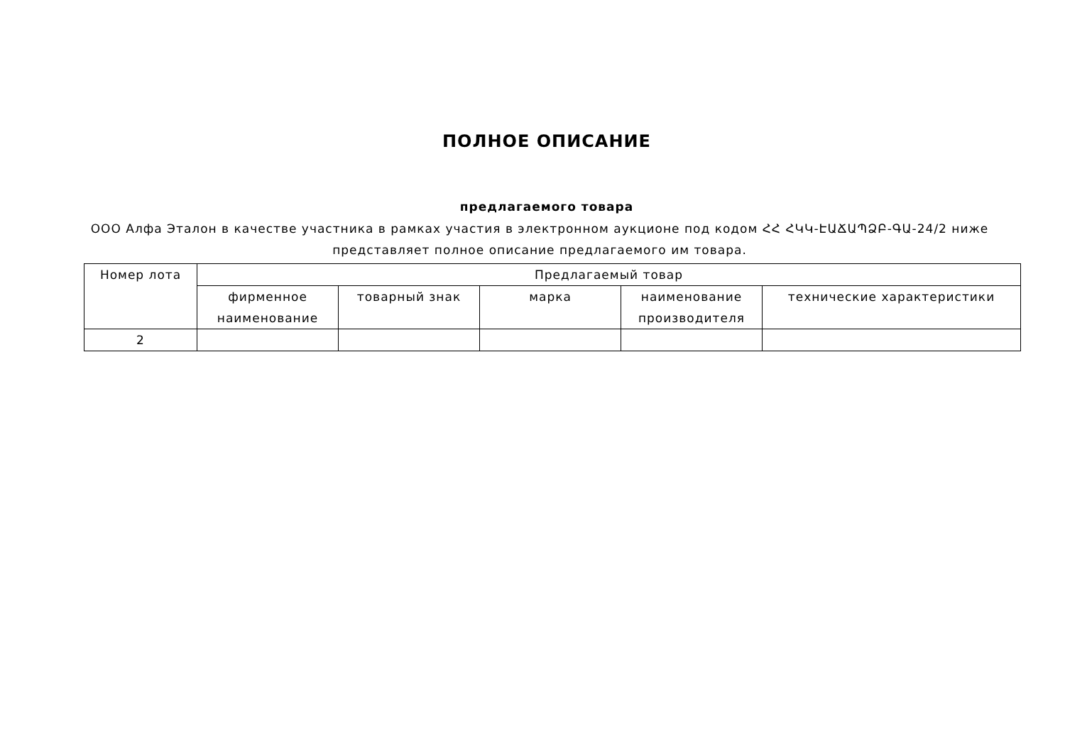ПОЛНОЕ ОПИСАНИЕ
предлагаемого товара
ООО Алфа Эталон в качестве участника в рамках участия в электронном аукционе под кодом ՀՀ ՀԿԿ-ԷԱՃԱՊՁԲ-ԳԱ-24/2 ниже представляет полное описание предлагаемого им товара.
| Номер лота | Предлагаемый товар | | | | |
| --- | --- | --- | --- | --- | --- |
| | фирменное наименование | товарный знак | марка | наименование производителя | технические характеристики |
| 2 | | | | | |